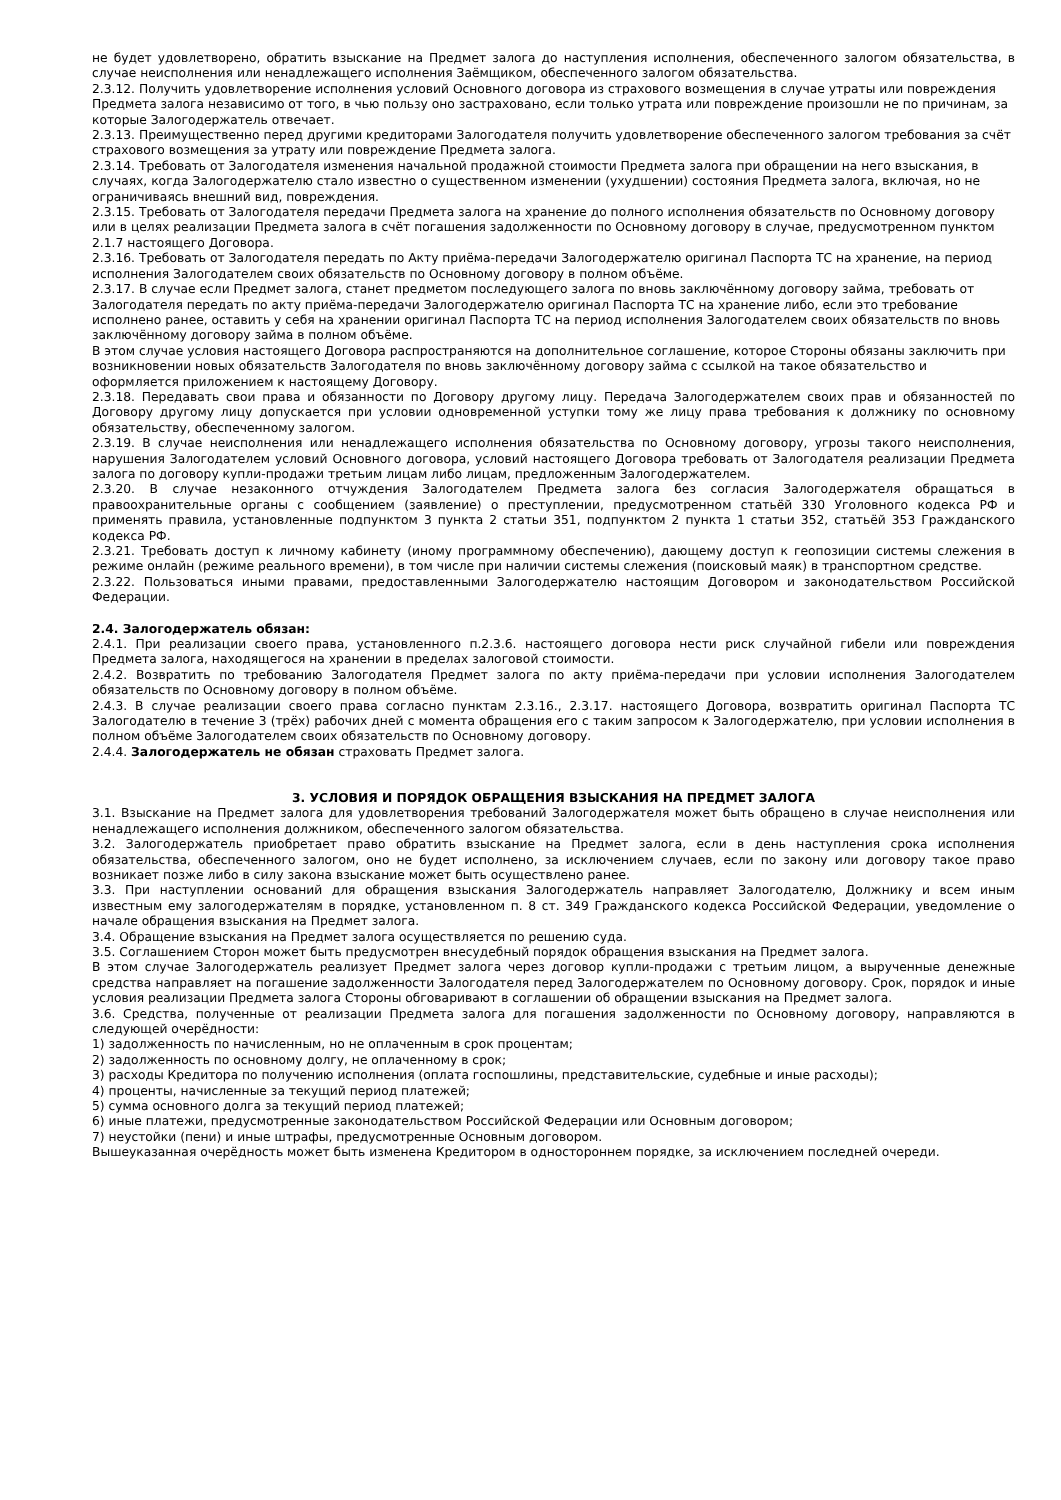не будет удовлетворено, обратить взыскание на Предмет залога до наступления исполнения, обеспеченного залогом обязательства, в случае неисполнения или ненадлежащего исполнения Заёмщиком, обеспеченного залогом обязательства.
2.3.12. Получить удовлетворение исполнения условий Основного договора из страхового возмещения в случае утраты или повреждения Предмета залога независимо от того, в чью пользу оно застраховано, если только утрата или повреждение произошли не по причинам, за которые Залогодержатель отвечает.
2.3.13. Преимущественно перед другими кредиторами Залогодателя получить удовлетворение обеспеченного залогом требования за счёт страхового возмещения за утрату или повреждение Предмета залога.
2.3.14. Требовать от Залогодателя изменения начальной продажной стоимости Предмета залога при обращении на него взыскания, в случаях, когда Залогодержателю стало известно о существенном изменении (ухудшении) состояния Предмета залога, включая, но не ограничиваясь внешний вид, повреждения.
2.3.15. Требовать от Залогодателя передачи Предмета залога на хранение до полного исполнения обязательств по Основному договору или в целях реализации Предмета залога в счёт погашения задолженности по Основному договору в случае, предусмотренном пунктом 2.1.7 настоящего Договора.
2.3.16. Требовать от Залогодателя передать по Акту приёма-передачи Залогодержателю оригинал Паспорта ТС на хранение, на период исполнения Залогодателем своих обязательств по Основному договору в полном объёме.
2.3.17. В случае если Предмет залога, станет предметом последующего залога по вновь заключённому договору займа, требовать от Залогодателя передать по акту приёма-передачи Залогодержателю оригинал Паспорта ТС на хранение либо, если это требование исполнено ранее, оставить у себя на хранении оригинал Паспорта ТС на период исполнения Залогодателем своих обязательств по вновь заключённому договору займа в полном объёме.
В этом случае условия настоящего Договора распространяются на дополнительное соглашение, которое Стороны обязаны заключить при возникновении новых обязательств Залогодателя по вновь заключённому договору займа с ссылкой на такое обязательство и оформляется приложением к настоящему Договору.
2.3.18. Передавать свои права и обязанности по Договору другому лицу. Передача Залогодержателем своих прав и обязанностей по Договору другому лицу допускается при условии одновременной уступки тому же лицу права требования к должнику по основному обязательству, обеспеченному залогом.
2.3.19. В случае неисполнения или ненадлежащего исполнения обязательства по Основному договору, угрозы такого неисполнения, нарушения Залогодателем условий Основного договора, условий настоящего Договора требовать от Залогодателя реализации Предмета залога по договору купли-продажи третьим лицам либо лицам, предложенным Залогодержателем.
2.3.20. В случае незаконного отчуждения Залогодателем Предмета залога без согласия Залогодержателя обращаться в правоохранительные органы с сообщением (заявление) о преступлении, предусмотренном статьёй 330 Уголовного кодекса РФ и применять правила, установленные подпунктом 3 пункта 2 статьи 351, подпунктом 2 пункта 1 статьи 352, статьёй 353 Гражданского кодекса РФ.
2.3.21. Требовать доступ к личному кабинету (иному программному обеспечению), дающему доступ к геопозиции системы слежения в режиме онлайн (режиме реального времени), в том числе при наличии системы слежения (поисковый маяк) в транспортном средстве.
2.3.22. Пользоваться иными правами, предоставленными Залогодержателю настоящим Договором и законодательством Российской Федерации.
2.4. Залогодержатель обязан:
2.4.1. При реализации своего права, установленного п.2.3.6. настоящего договора нести риск случайной гибели или повреждения Предмета залога, находящегося на хранении в пределах залоговой стоимости.
2.4.2. Возвратить по требованию Залогодателя Предмет залога по акту приёма-передачи при условии исполнения Залогодателем обязательств по Основному договору в полном объёме.
2.4.3. В случае реализации своего права согласно пунктам 2.3.16., 2.3.17. настоящего Договора, возвратить оригинал Паспорта ТС Залогодателю в течение 3 (трёх) рабочих дней с момента обращения его с таким запросом к Залогодержателю, при условии исполнения в полном объёме Залогодателем своих обязательств по Основному договору.
2.4.4. Залогодержатель не обязан страховать Предмет залога.
3. УСЛОВИЯ И ПОРЯДОК ОБРАЩЕНИЯ ВЗЫСКАНИЯ НА ПРЕДМЕТ ЗАЛОГА
3.1. Взыскание на Предмет залога для удовлетворения требований Залогодержателя может быть обращено в случае неисполнения или ненадлежащего исполнения должником, обеспеченного залогом обязательства.
3.2. Залогодержатель приобретает право обратить взыскание на Предмет залога, если в день наступления срока исполнения обязательства, обеспеченного залогом, оно не будет исполнено, за исключением случаев, если по закону или договору такое право возникает позже либо в силу закона взыскание может быть осуществлено ранее.
3.3. При наступлении оснований для обращения взыскания Залогодержатель направляет Залогодателю, Должнику и всем иным известным ему залогодержателям в порядке, установленном п. 8 ст. 349 Гражданского кодекса Российской Федерации, уведомление о начале обращения взыскания на Предмет залога.
3.4. Обращение взыскания на Предмет залога осуществляется по решению суда.
3.5. Соглашением Сторон может быть предусмотрен внесудебный порядок обращения взыскания на Предмет залога.
В этом случае Залогодержатель реализует Предмет залога через договор купли-продажи с третьим лицом, а вырученные денежные средства направляет на погашение задолженности Залогодателя перед Залогодержателем по Основному договору. Срок, порядок и иные условия реализации Предмета залога Стороны обговаривают в соглашении об обращении взыскания на Предмет залога.
3.6. Средства, полученные от реализации Предмета залога для погашения задолженности по Основному договору, направляются в следующей очерёдности:
1) задолженность по начисленным, но не оплаченным в срок процентам;
2) задолженность по основному долгу, не оплаченному в срок;
3) расходы Кредитора по получению исполнения (оплата госпошлины, представительские, судебные и иные расходы);
4) проценты, начисленные за текущий период платежей;
5) сумма основного долга за текущий период платежей;
6) иные платежи, предусмотренные законодательством Российской Федерации или Основным договором;
7) неустойки (пени) и иные штрафы, предусмотренные Основным договором.
Вышеуказанная очерёдность может быть изменена Кредитором в одностороннем порядке, за исключением последней очереди.